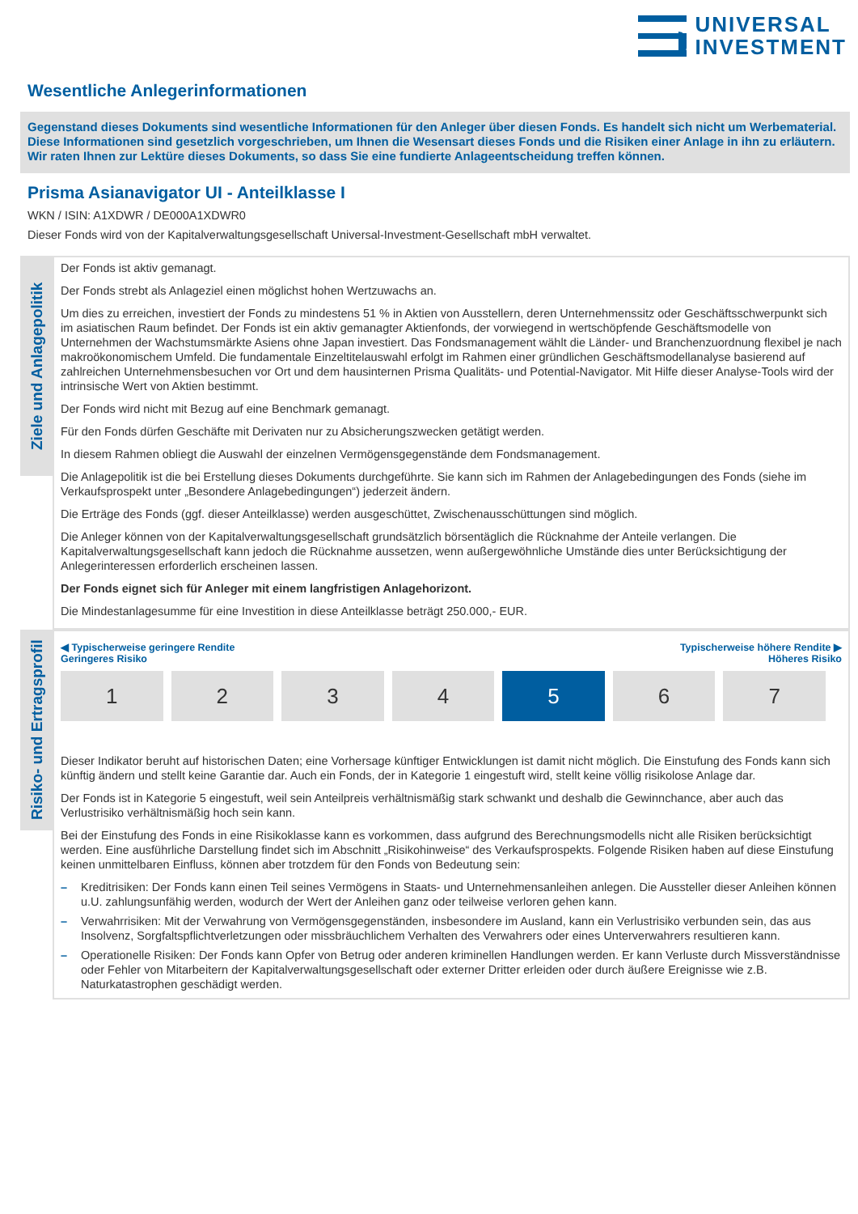UNIVERSAL
INVESTMENT
Wesentliche Anlegerinformationen
Gegenstand dieses Dokuments sind wesentliche Informationen für den Anleger über diesen Fonds. Es handelt sich nicht um Werbematerial. Diese Informationen sind gesetzlich vorgeschrieben, um Ihnen die Wesensart dieses Fonds und die Risiken einer Anlage in ihn zu erläutern. Wir raten Ihnen zur Lektüre dieses Dokuments, so dass Sie eine fundierte Anlageentscheidung treffen können.
Prisma Asianavigator UI - Anteilklasse I
WKN / ISIN: A1XDWR / DE000A1XDWR0
Dieser Fonds wird von der Kapitalverwaltungsgesellschaft Universal-Investment-Gesellschaft mbH verwaltet.
Ziele und Anlagepolitik
Der Fonds ist aktiv gemanagt.
Der Fonds strebt als Anlageziel einen möglichst hohen Wertzuwachs an.
Um dies zu erreichen, investiert der Fonds zu mindestens 51 % in Aktien von Ausstellern, deren Unternehmenssitz oder Geschäftsschwerpunkt sich im asiatischen Raum befindet. Der Fonds ist ein aktiv gemanagter Aktienfonds, der vorwiegend in wertschöpfende Geschäftsmodelle von Unternehmen der Wachstumsmärkte Asiens ohne Japan investiert. Das Fondsmanagement wählt die Länder- und Branchenzuordnung flexibel je nach makroökonomischem Umfeld. Die fundamentale Einzeltitelauswahl erfolgt im Rahmen einer gründlichen Geschäftsmodellanalyse basierend auf zahlreichen Unternehmensbesuchen vor Ort und dem hausinternen Prisma Qualitäts- und Potential-Navigator. Mit Hilfe dieser Analyse-Tools wird der intrinsische Wert von Aktien bestimmt.
Der Fonds wird nicht mit Bezug auf eine Benchmark gemanagt.
Für den Fonds dürfen Geschäfte mit Derivaten nur zu Absicherungszwecken getätigt werden.
In diesem Rahmen obliegt die Auswahl der einzelnen Vermögensgegenstände dem Fondsmanagement.
Die Anlagepolitik ist die bei Erstellung dieses Dokuments durchgeführte. Sie kann sich im Rahmen der Anlagebedingungen des Fonds (siehe im Verkaufsprospekt unter „Besondere Anlagebedingungen“) jederzeit ändern.
Die Erträge des Fonds (ggf. dieser Anteilklasse) werden ausgeschüttet, Zwischenausschüttungen sind möglich.
Die Anleger können von der Kapitalverwaltungsgesellschaft grundsätzlich börsentäglich die Rücknahme der Anteile verlangen. Die Kapitalverwaltungsgesellschaft kann jedoch die Rücknahme aussetzen, wenn außergewöhnliche Umstände dies unter Berücksichtigung der Anlegerinteressen erforderlich erscheinen lassen.
Der Fonds eignet sich für Anleger mit einem langfristigen Anlagehorizont.
Die Mindestanlagesumme für eine Investition in diese Anteilklasse beträgt 250.000,- EUR.
Risiko- und Ertragsprofil
◀ Typischerweise geringere Rendite
Geringeres Risiko
Typischerweise höhere Rendite ▶
Höheres Risiko
| 1 | 2 | 3 | 4 | 5 | 6 | 7 |
Dieser Indikator beruht auf historischen Daten; eine Vorhersage künftiger Entwicklungen ist damit nicht möglich. Die Einstufung des Fonds kann sich künftig ändern und stellt keine Garantie dar. Auch ein Fonds, der in Kategorie 1 eingestuft wird, stellt keine völlig risikolose Anlage dar.
Der Fonds ist in Kategorie 5 eingestuft, weil sein Anteilpreis verhältnismäßig stark schwankt und deshalb die Gewinnchance, aber auch das Verlustrisiko verhältnismäßig hoch sein kann.
Bei der Einstufung des Fonds in eine Risikoklasse kann es vorkommen, dass aufgrund des Berechnungsmodells nicht alle Risiken berücksichtigt werden. Eine ausführliche Darstellung findet sich im Abschnitt „Risikohinweise“ des Verkaufsprospekts. Folgende Risiken haben auf diese Einstufung keinen unmittelbaren Einfluss, können aber trotzdem für den Fonds von Bedeutung sein:
– Kreditrisiken: Der Fonds kann einen Teil seines Vermögens in Staats- und Unternehmensanleihen anlegen. Die Aussteller dieser Anleihen können u.U. zahlungsunfähig werden, wodurch der Wert der Anleihen ganz oder teilweise verloren gehen kann.
– Verwahrrisiken: Mit der Verwahrung von Vermögensgegenständen, insbesondere im Ausland, kann ein Verlustrisiko verbunden sein, das aus Insolvenz, Sorgfaltspflichtverletzungen oder missbräuchlichem Verhalten des Verwahrers oder eines Unterverwahrers resultieren kann.
– Operationelle Risiken: Der Fonds kann Opfer von Betrug oder anderen kriminellen Handlungen werden. Er kann Verluste durch Missverständnisse oder Fehler von Mitarbeitern der Kapitalverwaltungsgesellschaft oder externer Dritter erleiden oder durch äußere Ereignisse wie z.B. Naturkatastrophen geschädigt werden.